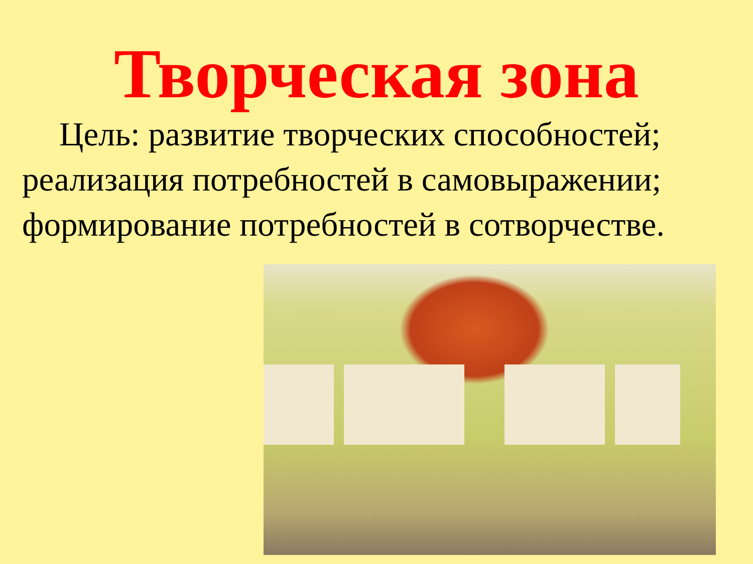Творческая зона
Цель: развитие творческих способностей; реализация потребностей в самовыражении; формирование потребностей в сотворчестве.